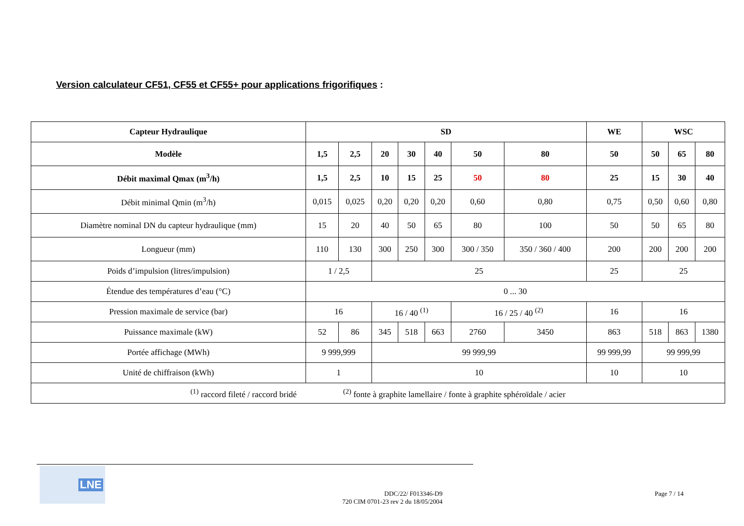Version calculateur CF51, CF55 et CF55+ pour applications frigorifiques :
| Capteur Hydraulique | SD | | | | | | | WE | WSC | | |
| --- | --- | --- | --- | --- | --- | --- | --- | --- | --- | --- | --- |
| Modèle | 1,5 | 2,5 | 20 | 30 | 40 | 50 | 80 | 50 | 50 | 65 | 80 |
| Débit maximal Qmax (m<sup>3</sup>/h) | 1,5 | 2,5 | 10 | 15 | 25 | 50 | 80 | 25 | 15 | 30 | 40 |
| Débit minimal Qmin (m<sup>3</sup>/h) | 0,015 | 0,025 | 0,20 | 0,20 | 0,20 | 0,60 | 0,80 | 0,75 | 0,50 | 0,60 | 0,80 |
| Diamètre nominal DN du capteur hydraulique (mm) | 15 | 20 | 40 | 50 | 65 | 80 | 100 | 50 | 50 | 65 | 80 |
| Longueur (mm) | 110 | 130 | 300 | 250 | 300 | 300 / 350 | 350 / 360 / 400 | 200 | 200 | 200 | 200 |
| Poids d’impulsion (litres/impulsion) | 1 / 2,5 | | 25 | | | | | 25 | 25 | | |
| Étendue des températures d’eau (°C) | 0 ... 30 | | | | | | | | | | |
| Pression maximale de service (bar) | 16 | | 16 / 40 <sup>(1)</sup> | | | 16 / 25 / 40 <sup>(2)</sup> | | 16 | 16 | | |
| Puissance maximale (kW) | 52 | 86 | 345 | 518 | 663 | 2760 | 3450 | 863 | 518 | 863 | 1380 |
| Portée affichage (MWh) | 9 999,999 | | 99 999,99 | | | | | 99 999,99 | 99 999,99 | | |
| Unité de chiffraison (kWh) | 1 | | 10 | | | | | 10 | 10 | | |
| <sup>(1)</sup> raccord fileté / raccord bridé <sup>(2)</sup> fonte à graphite lamellaire / fonte à graphite sphéroïdale / acier | | | | | | | | | | | |
LNE
DDC/22/ F013346-D9
720 CIM 0701-23 rev 2 du 18/05/2004
Page 7 / 14